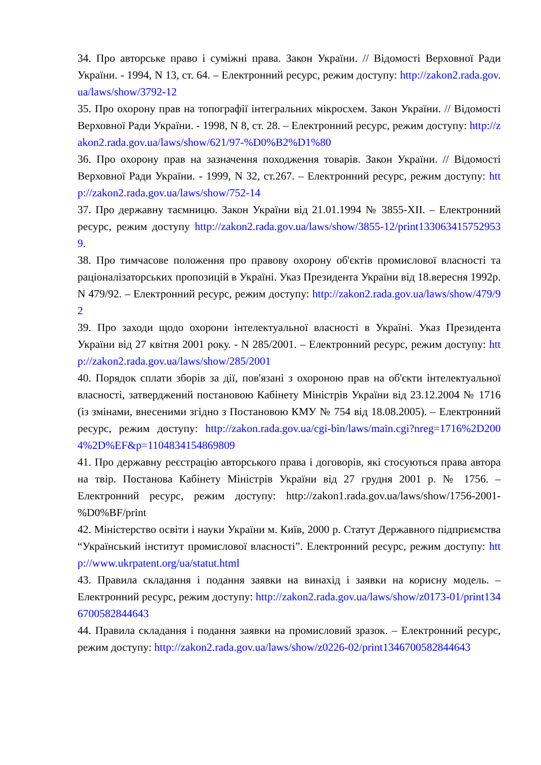34. Про авторське право і суміжні права. Закон України. // Відомості Верховної Ради України. - 1994, N 13, ст. 64. – Електронний ресурс, режим доступу: http://zakon2.rada.gov.ua/laws/show/3792-12
35. Про охорону прав на топографії інтегральних мікросхем. Закон України. // Відомості Верховної Ради України. - 1998, N 8, ст. 28. – Електронний ресурс, режим доступу: http://zakon2.rada.gov.ua/laws/show/621/97-%D0%B2%D1%80
36. Про охорону прав на зазначення походження товарів. Закон України. // Відомості Верховної Ради України. - 1999, N 32, ст.267. – Електронний ресурс, режим доступу: http://zakon2.rada.gov.ua/laws/show/752-14
37. Про державну таємницю. Закон України від 21.01.1994 № 3855-XII. – Електронний ресурс, режим доступу http://zakon2.rada.gov.ua/laws/show/3855-12/print1330634157529539.
38. Про тимчасове положення про правову охорону об'єктів промислової власності та раціоналізаторських пропозицій в Україні. Указ Президента України від 18.вересня 1992р. N 479/92. – Електронний ресурс, режим доступу: http://zakon2.rada.gov.ua/laws/show/479/92
39. Про заходи щодо охорони інтелектуальної власності в Україні. Указ Президента України від 27 квітня 2001 року. - N 285/2001. – Електронний ресурс, режим доступу: http://zakon2.rada.gov.ua/laws/show/285/2001
40. Порядок сплати зборів за дії, пов'язані з охороною прав на об'єкти інтелектуальної власності, затверджений постановою Кабінету Міністрів України від 23.12.2004 № 1716 (із змінами, внесеними згідно з Постановою КМУ № 754 від 18.08.2005). – Електронний ресурс, режим доступу: http://zakon.rada.gov.ua/cgi-bin/laws/main.cgi?nreg=1716%2D2004%2D%EF&p=1104834154869809
41. Про державну реєстрацію авторського права і договорів, які стосуються права автора на твір. Постанова Кабінету Міністрів України від 27 грудня 2001 р. № 1756. – Електронний ресурс, режим доступу: http://zakon1.rada.gov.ua/laws/show/1756-2001-%D0%BF/print
42. Міністерство освіти і науки України м. Київ, 2000 р. Статут Державного підприємства “Український інститут промислової власності”. Електронний ресурс, режим доступу: http://www.ukrpatent.org/ua/statut.html
43. Правила складання і подання заявки на винахід і заявки на корисну модель. – Електронний ресурс, режим доступу: http://zakon2.rada.gov.ua/laws/show/z0173-01/print1346700582844643
44. Правила складання і подання заявки на промисловий зразок. – Електронний ресурс, режим доступу: http://zakon2.rada.gov.ua/laws/show/z0226-02/print1346700582844643